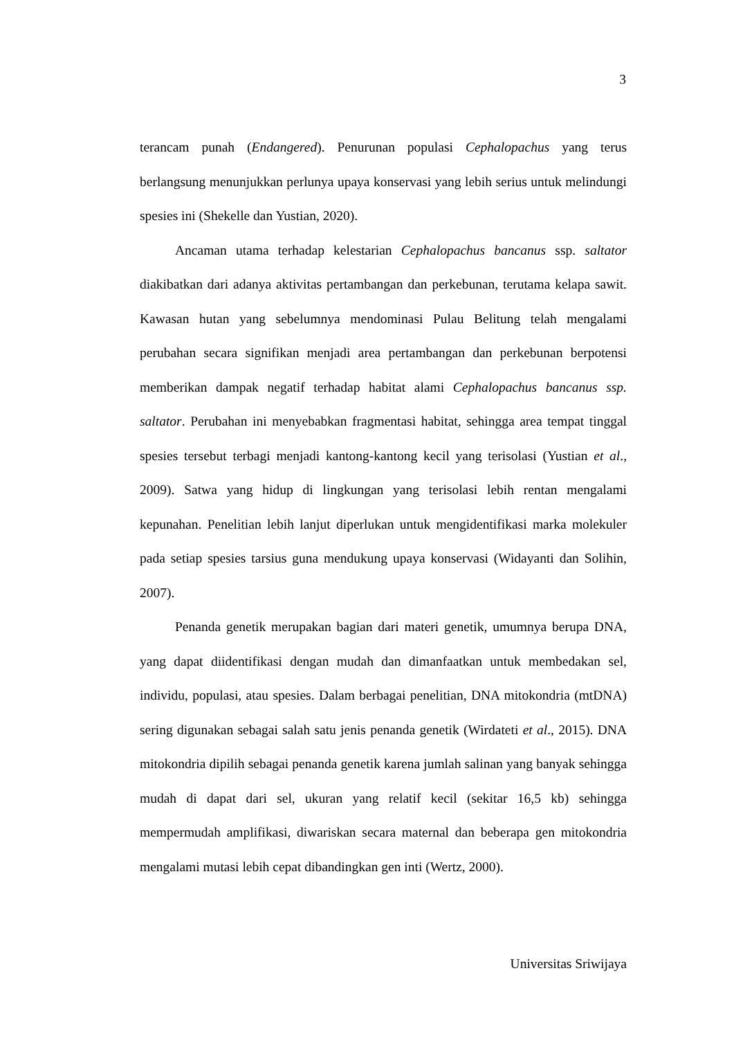3
terancam punah (Endangered). Penurunan populasi Cephalopachus yang terus berlangsung menunjukkan perlunya upaya konservasi yang lebih serius untuk melindungi spesies ini (Shekelle dan Yustian, 2020).
Ancaman utama terhadap kelestarian Cephalopachus bancanus ssp. saltator diakibatkan dari adanya aktivitas pertambangan dan perkebunan, terutama kelapa sawit. Kawasan hutan yang sebelumnya mendominasi Pulau Belitung telah mengalami perubahan secara signifikan menjadi area pertambangan dan perkebunan berpotensi memberikan dampak negatif terhadap habitat alami Cephalopachus bancanus ssp. saltator. Perubahan ini menyebabkan fragmentasi habitat, sehingga area tempat tinggal spesies tersebut terbagi menjadi kantong-kantong kecil yang terisolasi (Yustian et al., 2009). Satwa yang hidup di lingkungan yang terisolasi lebih rentan mengalami kepunahan. Penelitian lebih lanjut diperlukan untuk mengidentifikasi marka molekuler pada setiap spesies tarsius guna mendukung upaya konservasi (Widayanti dan Solihin, 2007).
Penanda genetik merupakan bagian dari materi genetik, umumnya berupa DNA, yang dapat diidentifikasi dengan mudah dan dimanfaatkan untuk membedakan sel, individu, populasi, atau spesies. Dalam berbagai penelitian, DNA mitokondria (mtDNA) sering digunakan sebagai salah satu jenis penanda genetik (Wirdateti et al., 2015). DNA mitokondria dipilih sebagai penanda genetik karena jumlah salinan yang banyak sehingga mudah di dapat dari sel, ukuran yang relatif kecil (sekitar 16,5 kb) sehingga mempermudah amplifikasi, diwariskan secara maternal dan beberapa gen mitokondria mengalami mutasi lebih cepat dibandingkan gen inti (Wertz, 2000).
Universitas Sriwijaya